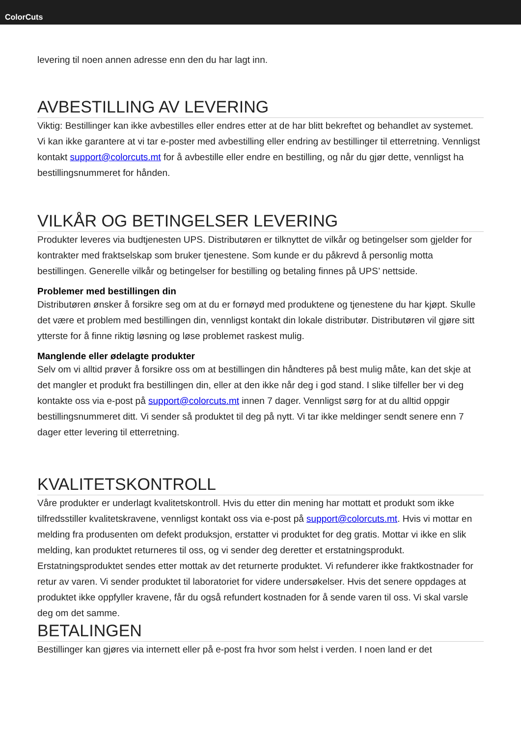ColorCuts
levering til noen annen adresse enn den du har lagt inn.
AVBESTILLING AV LEVERING
Viktig: Bestillinger kan ikke avbestilles eller endres etter at de har blitt bekreftet og behandlet av systemet. Vi kan ikke garantere at vi tar e-poster med avbestilling eller endring av bestillinger til etterretning. Vennligst kontakt support@colorcuts.mt for å avbestille eller endre en bestilling, og når du gjør dette, vennligst ha bestillingsnummeret for hånden.
VILKÅR OG BETINGELSER LEVERING
Produkter leveres via budtjenesten UPS. Distributøren er tilknyttet de vilkår og betingelser som gjelder for kontrakter med fraktselskap som bruker tjenestene. Som kunde er du påkrevd å personlig motta bestillingen. Generelle vilkår og betingelser for bestilling og betaling finnes på UPS’ nettside.
Problemer med bestillingen din
Distributøren ønsker å forsikre seg om at du er fornøyd med produktene og tjenestene du har kjøpt. Skulle det være et problem med bestillingen din, vennligst kontakt din lokale distributør. Distributøren vil gjøre sitt ytterste for å finne riktig løsning og løse problemet raskest mulig.
Manglende eller ødelagte produkter
Selv om vi alltid prøver å forsikre oss om at bestillingen din håndteres på best mulig måte, kan det skje at det mangler et produkt fra bestillingen din, eller at den ikke når deg i god stand. I slike tilfeller ber vi deg kontakte oss via e-post på support@colorcuts.mt innen 7 dager. Vennligst sørg for at du alltid oppgir bestillingsnummeret ditt. Vi sender så produktet til deg på nytt. Vi tar ikke meldinger sendt senere enn 7 dager etter levering til etterretning.
KVALITETSKONTROLL
Våre produkter er underlagt kvalitetskontroll. Hvis du etter din mening har mottatt et produkt som ikke tilfredsstiller kvalitetskravene, vennligst kontakt oss via e-post på support@colorcuts.mt. Hvis vi mottar en melding fra produsenten om defekt produksjon, erstatter vi produktet for deg gratis. Mottar vi ikke en slik melding, kan produktet returneres til oss, og vi sender deg deretter et erstatningsprodukt. Erstatningsproduktet sendes etter mottak av det returnerte produktet. Vi refunderer ikke fraktkostnader for retur av varen. Vi sender produktet til laboratoriet for videre undersøkelser. Hvis det senere oppdages at produktet ikke oppfyller kravene, får du også refundert kostnaden for å sende varen til oss. Vi skal varsle deg om det samme.
BETALINGEN
Bestillinger kan gjøres via internett eller på e-post fra hvor som helst i verden. I noen land er det